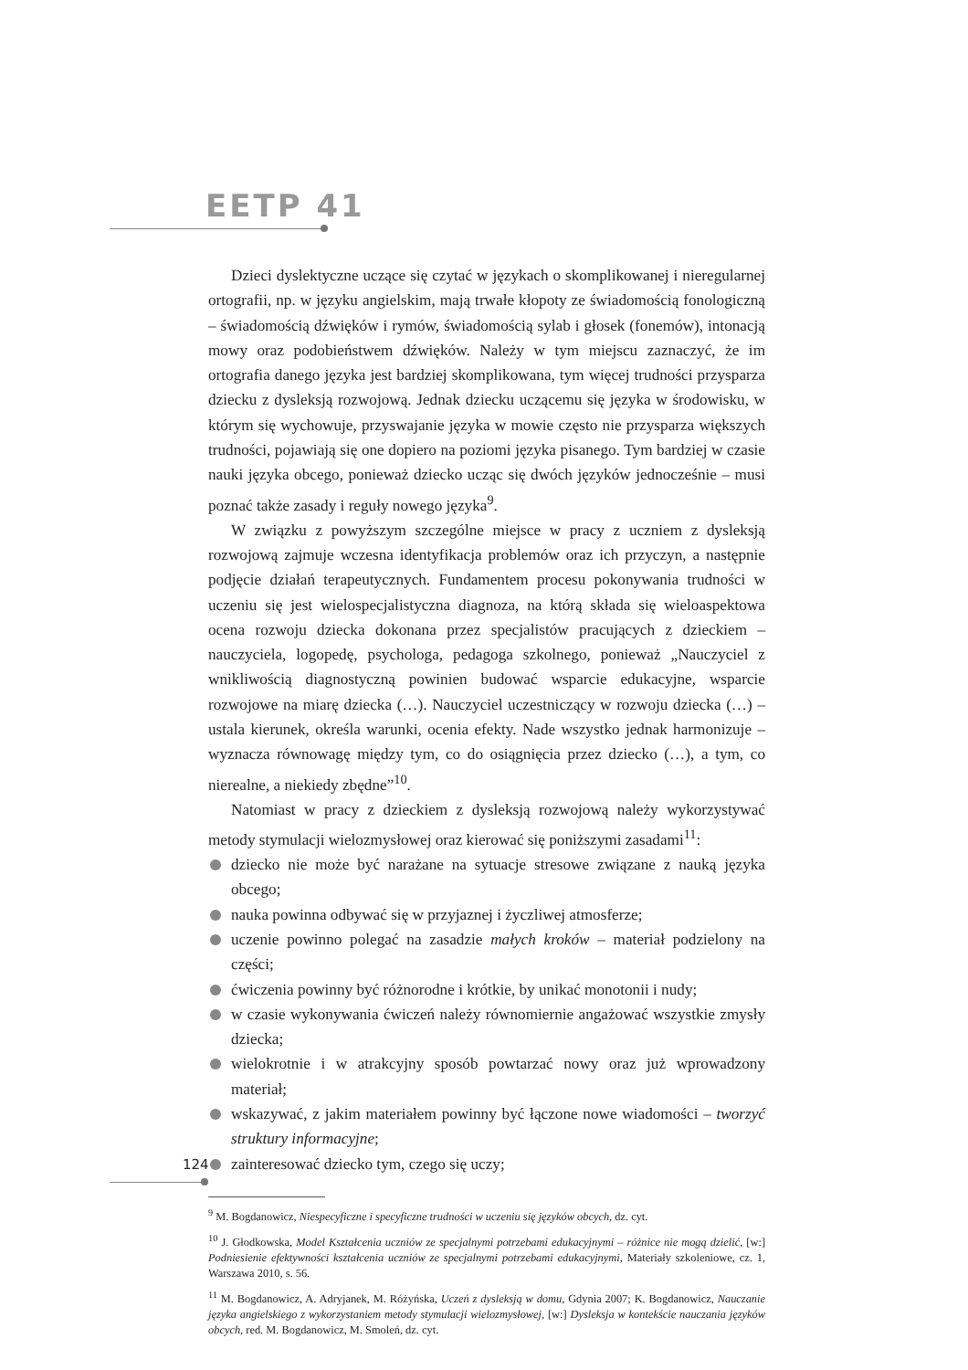EETP 41
Dzieci dyslektyczne uczące się czytać w językach o skomplikowanej i nieregularnej ortografii, np. w języku angielskim, mają trwałe kłopoty ze świadomością fonologiczną – świadomością dźwięków i rymów, świadomością sylab i głosek (fonemów), intonacją mowy oraz podobieństwem dźwięków. Należy w tym miejscu zaznaczyć, że im ortografia danego języka jest bardziej skomplikowana, tym więcej trudności przysparza dziecku z dysleksją rozwojową. Jednak dziecku uczącemu się języka w środowisku, w którym się wychowuje, przyswajanie języka w mowie często nie przysparza większych trudności, pojawiają się one dopiero na poziomi języka pisanego. Tym bardziej w czasie nauki języka obcego, ponieważ dziecko ucząc się dwóch języków jednocześnie – musi poznać także zasady i reguły nowego języka<sup>9</sup>.
W związku z powyższym szczególne miejsce w pracy z uczniem z dysleksją rozwojową zajmuje wczesna identyfikacja problemów oraz ich przyczyn, a następnie podjęcie działań terapeutycznych. Fundamentem procesu pokonywania trudności w uczeniu się jest wielospecjalistyczna diagnoza, na którą składa się wieloaspektowa ocena rozwoju dziecka dokonana przez specjalistów pracujących z dzieckiem – nauczyciela, logopedę, psychologa, pedagoga szkolnego, ponieważ „Nauczyciel z wnikliwością diagnostyczną powinien budować wsparcie edukacyjne, wsparcie rozwojowe na miarę dziecka (…). Nauczyciel uczestniczący w rozwoju dziecka (…) – ustala kierunek, określa warunki, ocenia efekty. Nade wszystko jednak harmonizuje – wyznacza równowagę między tym, co do osiągnięcia przez dziecko (…), a tym, co nierealne, a niekiedy zbędne”<sup>10</sup>.
Natomiast w pracy z dzieckiem z dysleksją rozwojową należy wykorzystywać metody stymulacji wielozmysłowej oraz kierować się poniższymi zasadami<sup>11</sup>:
dziecko nie może być narażane na sytuacje stresowe związane z nauką języka obcego;
nauka powinna odbywać się w przyjaznej i życzliwej atmosferze;
uczenie powinno polegać na zasadzie małych kroków – materiał podzielony na części;
ćwiczenia powinny być różnorodne i krótkie, by unikać monotonii i nudy;
w czasie wykonywania ćwiczeń należy równomiernie angażować wszystkie zmysły dziecka;
wielokrotnie i w atrakcyjny sposób powtarzać nowy oraz już wprowadzony materiał;
wskazywać, z jakim materiałem powinny być łączone nowe wiadomości – tworzyć struktury informacyjne;
zainteresować dziecko tym, czego się uczy;
<sup>9</sup> M. Bogdanowicz, Niespecyficzne i specyficzne trudności w uczeniu się języków obcych, dz. cyt.
<sup>10</sup> J. Głodkowska, Model Kształcenia uczniów ze specjalnymi potrzebami edukacyjnymi – różnice nie mogą dzielić, [w:] Podniesienie efektywności kształcenia uczniów ze specjalnymi potrzebami edukacyjnymi, Materiały szkoleniowe, cz. 1, Warszawa 2010, s. 56.
<sup>11</sup> M. Bogdanowicz, A. Adryjanek, M. Różyńska, Uczeń z dysleksją w domu, Gdynia 2007; K. Bogdanowicz, Nauczanie języka angielskiego z wykorzystaniem metody stymulacji wielozmysłowej, [w:] Dysleksja w kontekście nauczania języków obcych, red. M. Bogdanowicz, M. Smoleń, dz. cyt.
124